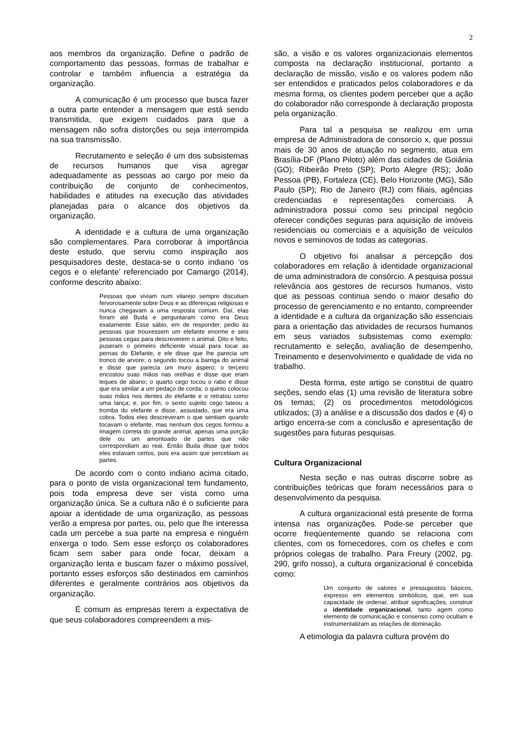2
aos membros da organização. Define o padrão de comportamento das pessoas, formas de trabalhar e controlar e também influencia a estratégia da organização.
A comunicação é um processo que busca fazer a outra parte entender a mensagem que está sendo transmitida, que exigem cuidados para que a mensagem não sofra distorções ou seja interrompida na sua transmissão.
Recrutamento e seleção é um dos subsistemas de recursos humanos que visa agregar adequadamente as pessoas ao cargo por meio da contribuição de conjunto de conhecimentos, habilidades e atitudes na execução das atividades planejadas para o alcance dos objetivos da organização.
A identidade e a cultura de uma organização são complementares. Para corroborar à importância deste estudo, que serviu como inspiração aos pesquisadores deste, destaca-se o conto indiano ‘os cegos e o elefante’ referenciado por Camargo (2014), conforme descrito abaixo:
Pessoas que viviam num vilarejo sempre discutiam fervorosamente sobre Deus e as diferenças religiosas e nunca chegavam a uma resposta comum. Daí, elas foram até Buda e perguntaram como era Deus exatamente. Esse sábio, em de responder, pediu às pessoas que trouxessem um elefante enorme e seis pessoas cegas para descreverem o animal. Dito e feito, puseram o primeiro deficiente visual para tocar as pernas do Elefante, e ele disse que lhe parecia um tronco de arvore; o segundo tocou a barriga do animal e disse que parecia um muro áspero; o terceiro encostou suas mãos nas orelhas e disse que eram leques de abano; o quarto cego tocou o rabo e disse que era similar a um pedaço de corda; o quinto colocou suas mãos nos dentes do elefante e o retratou como uma lança; e, por fim, o sexto sujeito cego tateou a tromba do elefante e disse, assustado, que era uma cobra. Todos eles descreveram o que sentiam quando tocavam o elefante, mas nenhum dos cegos formou a imagem correta do grande animal, apenas uma porção dele ou um amontoado de partes que não correspondiam ao real. Então Buda disse que todos eles estavam certos, pois era assim que percebiam as partes.
De acordo com o conto indiano acima citado, para o ponto de vista organizacional tem fundamento, pois toda empresa deve ser vista como uma organização única. Se a cultura não é o suficiente para apoiar a identidade de uma organização, as pessoas verão a empresa por partes, ou, pelo que lhe interessa cada um percebe a sua parte na empresa e ninguém enxerga o todo. Sem esse esforço os colaboradores ficam sem saber para onde focar, deixam a organização lenta e buscam fazer o máximo possível, portanto esses esforços são destinados em caminhos diferentes e geralmente contrários aos objetivos da organização.
É comum as empresas terem a expectativa de que seus colaboradores compreendem a mis-
são, a visão e os valores organizacionais elementos composta na declaração institucional, portanto a declaração de missão, visão e os valores podem não ser entendidos e praticados pelos colaboradores e da mesma forma, os clientes podem perceber que a ação do colaborador não corresponde à declaração proposta pela organização.
Para tal a pesquisa se realizou em uma empresa de Administradora de consorcio x, que possui mais de 30 anos de atuação no segmento, atua em Brasília-DF (Plano Piloto) além das cidades de Goiânia (GO); Ribeirão Preto (SP); Porto Alegre (RS); João Pessoa (PB), Fortaleza (CE), Belo Horizonte (MG), São Paulo (SP); Rio de Janeiro (RJ) com filiais, agências credenciadas e representações comerciais. A administradora possui como seu principal negócio oferecer condições seguras para aquisição de imóveis residenciais ou comerciais e a aquisição de veículos novos e seminovos de todas as categorias.
O objetivo foi analisar a percepção dos colaboradores em relação à identidade organizacional de uma administradora de consórcio. A pesquisa possui relevância aos gestores de recursos humanos, visto que as pessoas continua sendo o maior desafio do processo de gerenciamento e no entanto, compreender a identidade e a cultura da organização são essenciais para a orientação das atividades de recursos humanos em seus variados subsistemas como exemplo: recrutamento e seleção, avaliação de desempenho, Treinamento e desenvolvimento e qualidade de vida no trabalho.
Desta forma, este artigo se constitui de quatro seções, sendo elas (1) uma revisão de literatura sobre os temas; (2) os procedimentos metodológicos utilizados; (3) a análise e a discussão dos dados e (4) o artigo encerra-se com a conclusão e apresentação de sugestões para futuras pesquisas.
Cultura Organizacional
Nesta seção e nas outras discorre sobre as contribuições teóricas que foram necessários para o desenvolvimento da pesquisa.
A cultura organizacional está presente de forma intensa nas organizações. Pode-se perceber que ocorre freqüentemente quando se relaciona com clientes, com os fornecedores, com os chefes e com próprios colegas de trabalho. Para Freury (2002, pg. 290, grifo nosso), a cultura organizacional é concebida como:
Um conjunto de valores e pressupostos básicos, expresso em elementos simbólicos, que, em sua capacidade de ordenar, atribuir significações, construir a identidade organizacional, tanto agem como elemento de comunicação e consenso como ocultam e instrumentalizam as relações de dominação.
A etimologia da palavra cultura provém do